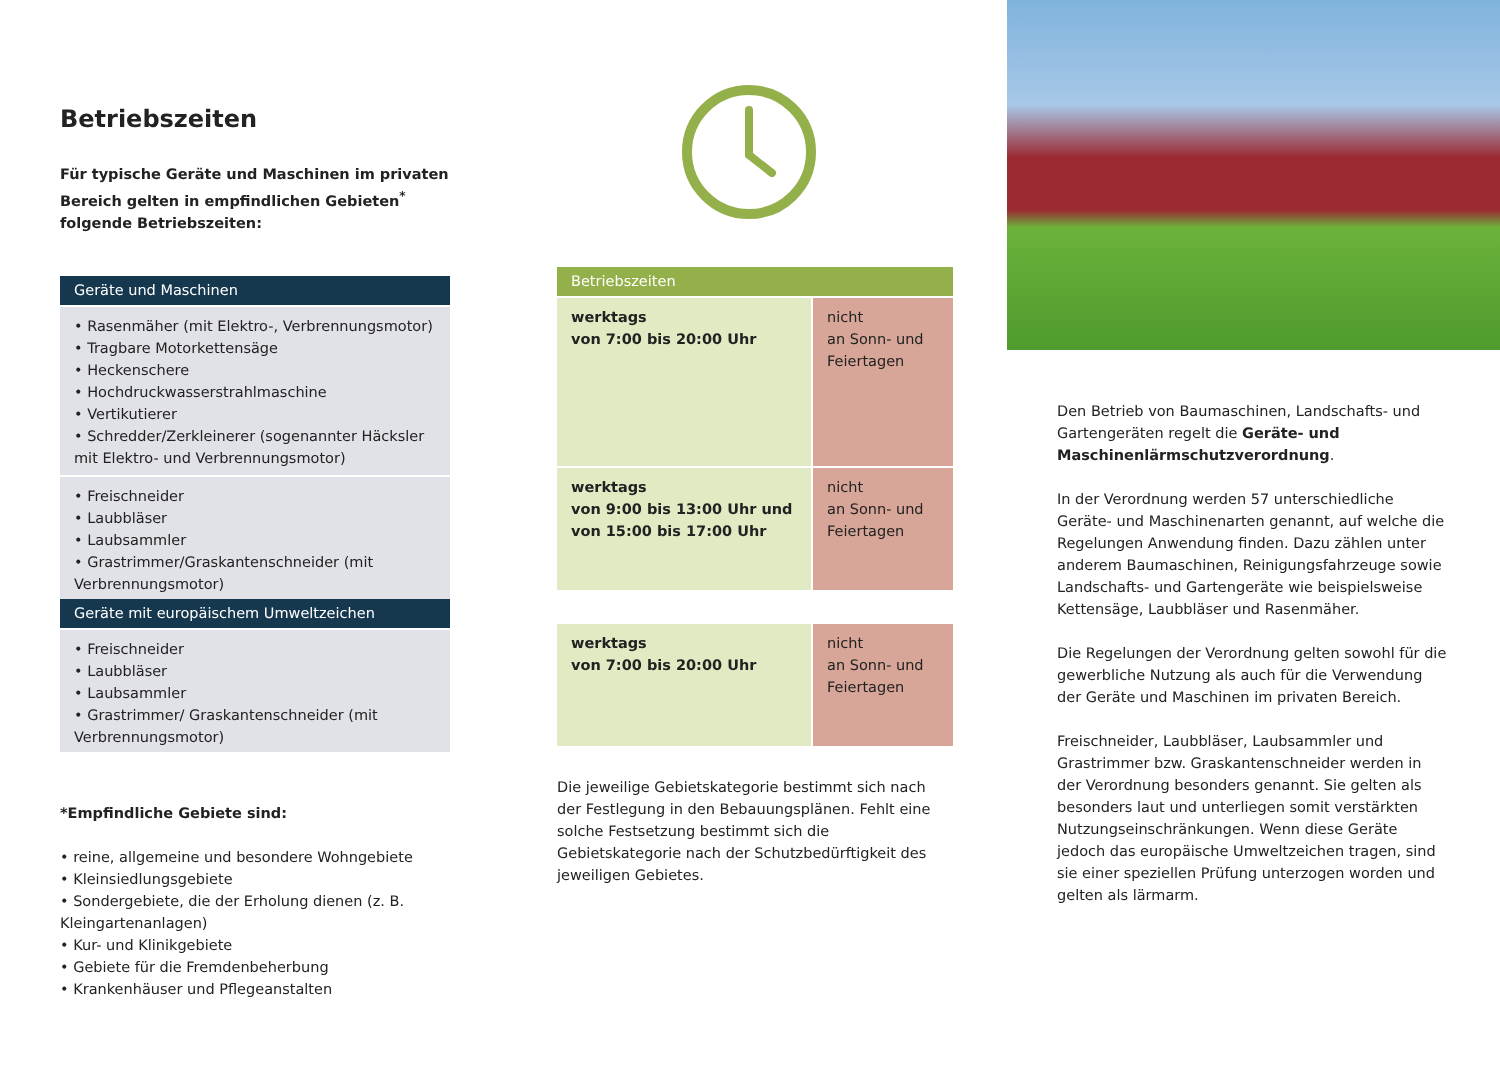Betriebszeiten
Für typische Geräte und Maschinen im privaten Bereich gelten in empfindlichen Gebieten<sup>*</sup> folgende Betriebszeiten:
Geräte und Maschinen
• Rasenmäher (mit Elektro-, Verbrennungsmotor)
• Tragbare Motorkettensäge
• Heckenschere
• Hochdruckwasserstrahlmaschine
• Vertikutierer
• Schredder/Zerkleinerer (sogenannter Häcksler mit Elektro- und Verbrennungsmotor)
• Freischneider
• Laubbläser
• Laubsammler
• Grastrimmer/Graskantenschneider (mit Verbrennungsmotor)
Geräte mit europäischem Umweltzeichen
• Freischneider
• Laubbläser
• Laubsammler
• Grastrimmer/ Graskantenschneider (mit Verbrennungsmotor)
*Empfindliche Gebiete sind:
• reine, allgemeine und besondere Wohngebiete
• Kleinsiedlungsgebiete
• Sondergebiete, die der Erholung dienen (z. B. Kleingartenanlagen)
• Kur- und Klinikgebiete
• Gebiete für die Fremdenbeherbung
• Krankenhäuser und Pflegeanstalten
Betriebszeiten
werktags
von 7:00 bis 20:00 Uhr
nicht
an Sonn- und Feiertagen
werktags
von 9:00 bis 13:00 Uhr und von 15:00 bis 17:00 Uhr
nicht
an Sonn- und Feiertagen
werktags
von 7:00 bis 20:00 Uhr
nicht
an Sonn- und Feiertagen
Die jeweilige Gebietskategorie bestimmt sich nach der Festlegung in den Bebauungsplänen. Fehlt eine solche Festsetzung bestimmt sich die Gebietskategorie nach der Schutzbedürftigkeit des jeweiligen Gebietes.
Den Betrieb von Baumaschinen, Landschafts- und Gartengeräten regelt die Geräte- und Maschinenlärmschutzverordnung.
In der Verordnung werden 57 unterschiedliche Geräte- und Maschinenarten genannt, auf welche die Regelungen Anwendung finden. Dazu zählen unter anderem Baumaschinen, Reinigungsfahrzeuge sowie Landschafts- und Gartengeräte wie beispielsweise Kettensäge, Laubbläser und Rasenmäher.
Die Regelungen der Verordnung gelten sowohl für die gewerbliche Nutzung als auch für die Verwendung der Geräte und Maschinen im privaten Bereich.
Freischneider, Laubbläser, Laubsammler und Grastrimmer bzw. Graskantenschneider werden in der Verordnung besonders genannt. Sie gelten als besonders laut und unterliegen somit verstärkten Nutzungseinschränkungen. Wenn diese Geräte jedoch das europäische Umweltzeichen tragen, sind sie einer speziellen Prüfung unterzogen worden und gelten als lärmarm.